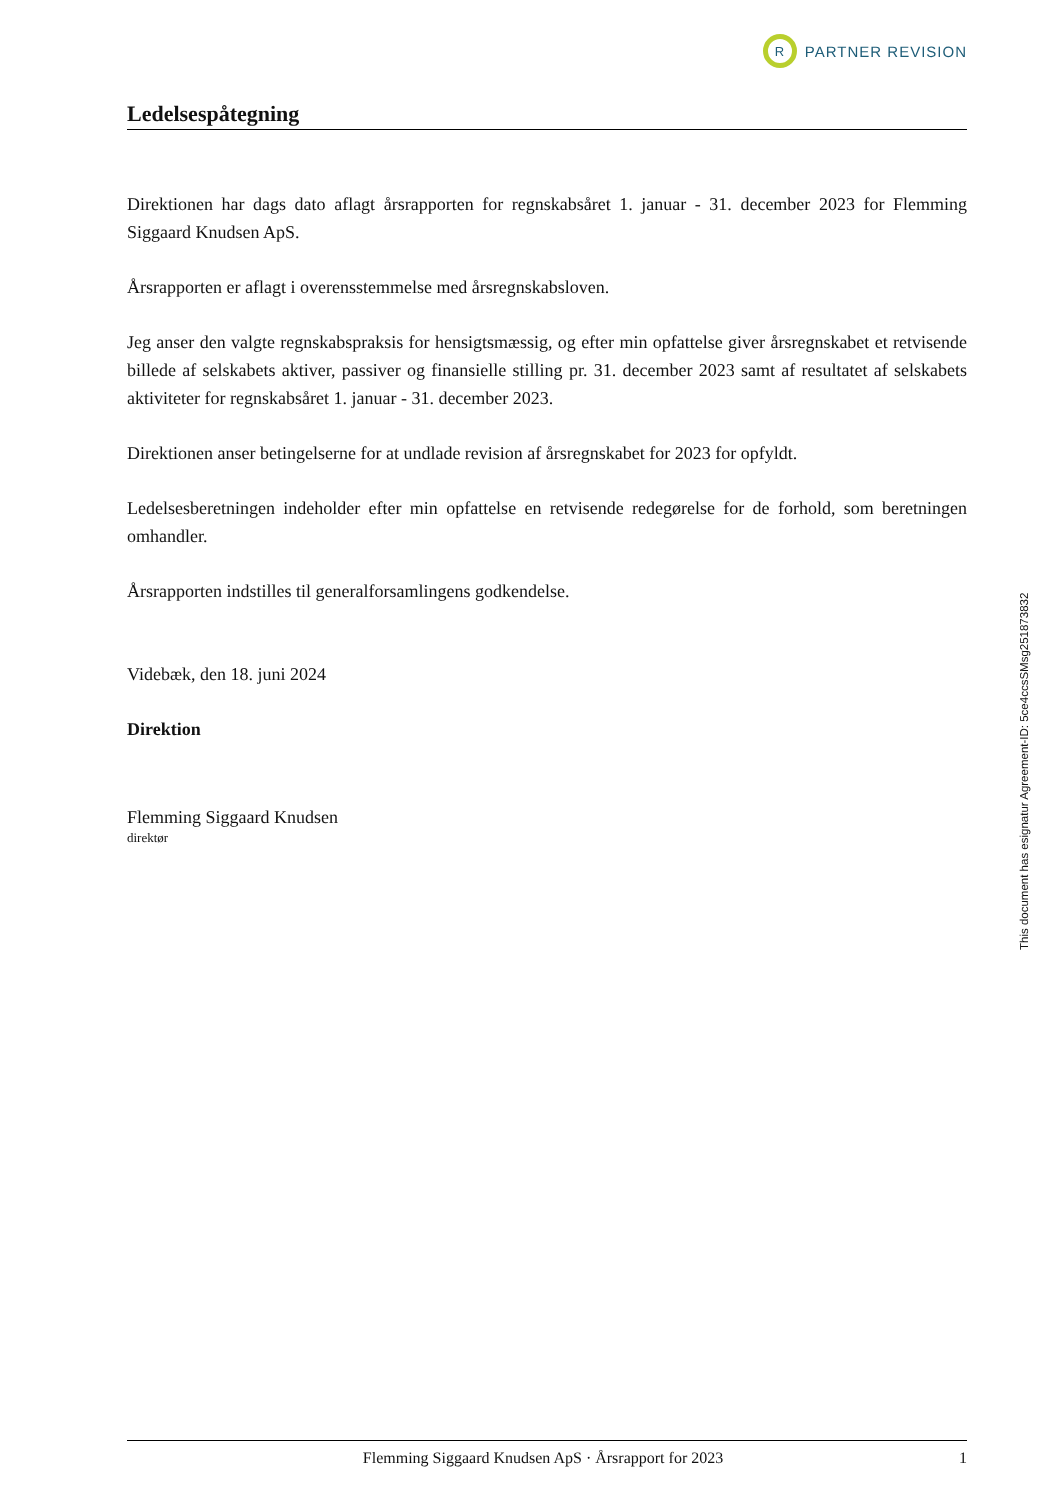R
PARTNER REVISION
Ledelsespåtegning
Direktionen har dags dato aflagt årsrapporten for regnskabsåret 1. januar - 31. december 2023 for Flemming Siggaard Knudsen ApS.
Årsrapporten er aflagt i overensstemmelse med årsregnskabsloven.
Jeg anser den valgte regnskabspraksis for hensigtsmæssig, og efter min opfattelse giver årsregnskabet et retvisende billede af selskabets aktiver, passiver og finansielle stilling pr. 31. december 2023 samt af resultatet af selskabets aktiviteter for regnskabsåret 1. januar - 31. december 2023.
Direktionen anser betingelserne for at undlade revision af årsregnskabet for 2023 for opfyldt.
Ledelsesberetningen indeholder efter min opfattelse en retvisende redegørelse for de forhold, som beretningen omhandler.
Årsrapporten indstilles til generalforsamlingens godkendelse.
Videbæk, den 18. juni 2024
Direktion
Flemming Siggaard Knudsen
direktør
This document has esignatur Agreement-ID: 5ce4ccsSMsg251873832
Flemming Siggaard Knudsen ApS · Årsrapport for 2023 1